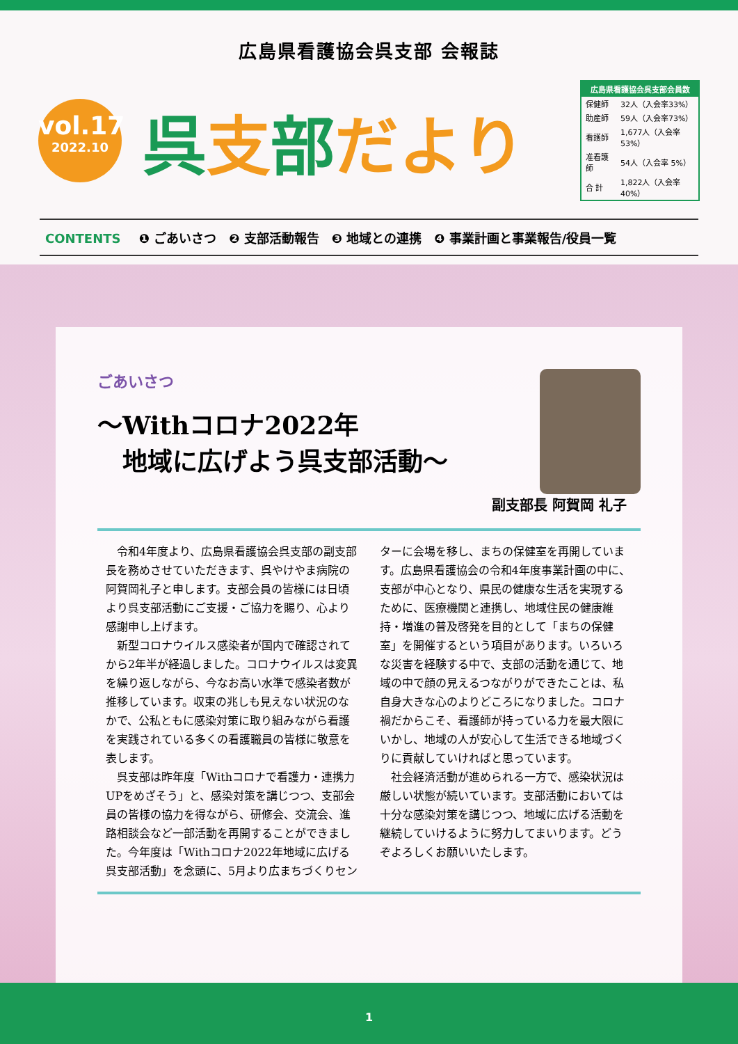広島県看護協会呉支部 会報誌
vol.17
2022.10
呉支部だより
| 広島県看護協会呉支部会員数 | |
| --- | --- |
| 保健師 | 32人（入会率33%） |
| 助産師 | 59人（入会率73%） |
| 看護師 | 1,677人（入会率53%） |
| 准看護師 | 54人（入会率 5%） |
| 合 計 | 1,822人（入会率40%） |
CONTENTS ❶ ごあいさつ　❷ 支部活動報告　❸ 地域との連携　❹ 事業計画と事業報告/役員一覧
ごあいさつ
～Withコロナ2022年
　地域に広げよう呉支部活動～
副支部長 阿賀岡 礼子
令和4年度より、広島県看護協会呉支部の副支部長を務めさせていただきます、呉やけやま病院の阿賀岡礼子と申します。支部会員の皆様には日頃より呉支部活動にご支援・ご協力を賜り、心より感謝申し上げます。
新型コロナウイルス感染者が国内で確認されてから2年半が経過しました。コロナウイルスは変異を繰り返しながら、今なお高い水準で感染者数が推移しています。収束の兆しも見えない状況のなかで、公私ともに感染対策に取り組みながら看護を実践されている多くの看護職員の皆様に敬意を表します。
呉支部は昨年度「Withコロナで看護力・連携力UPをめざそう」と、感染対策を講じつつ、支部会員の皆様の協力を得ながら、研修会、交流会、進路相談会など一部活動を再開することができました。今年度は「Withコロナ2022年地域に広げる呉支部活動」を念頭に、5月より広まちづくりセンターに会場を移し、まちの保健室を再開しています。広島県看護協会の令和4年度事業計画の中に、支部が中心となり、県民の健康な生活を実現するために、医療機関と連携し、地域住民の健康維持・増進の普及啓発を目的として「まちの保健室」を開催するという項目があります。いろいろな災害を経験する中で、支部の活動を通じて、地域の中で顔の見えるつながりができたことは、私自身大きな心のよりどころになりました。コロナ禍だからこそ、看護師が持っている力を最大限にいかし、地域の人が安心して生活できる地域づくりに貢献していければと思っています。
社会経済活動が進められる一方で、感染状況は厳しい状態が続いています。支部活動においては十分な感染対策を講じつつ、地域に広げる活動を継続していけるように努力してまいります。どうぞよろしくお願いいたします。
1